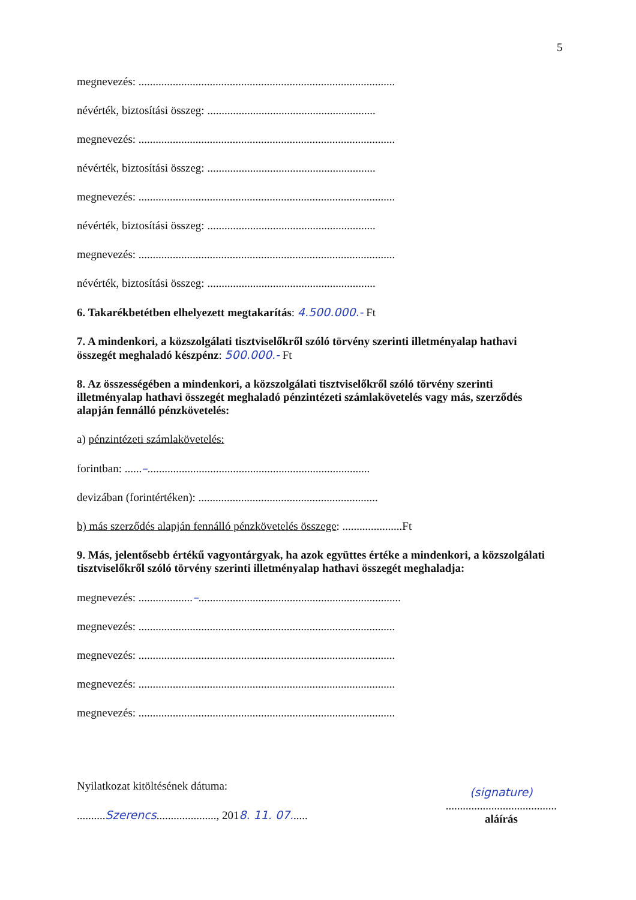5
megnevezés: ..........................................................................................
névérték, biztosítási összeg: ...........................................................
megnevezés: ..........................................................................................
névérték, biztosítási összeg: ...........................................................
megnevezés: ..........................................................................................
névérték, biztosítási összeg: ...........................................................
megnevezés: ..........................................................................................
névérték, biztosítási összeg: ...........................................................
6. Takarékbetétben elhelyezett megtakarítás: 4.500.000.- Ft
7. A mindenkori, a közszolgálati tisztviselőkről szóló törvény szerinti illetményalap hathavi összegét meghaladó készpénz: 500.000.- Ft
8. Az összességében a mindenkori, a közszolgálati tisztviselőkről szóló törvény szerinti illetményalap hathavi összegét meghaladó pénzintézeti számlakövetelés vagy más, szerződés alapján fennálló pénzkövetelés:
a) pénzintézeti számlakövetelés:
forintban: ......–..............................................................................
devizában (forintértéken): ...............................................................
b) más szerződés alapján fennálló pénzkövetelés összege: .....................Ft
9. Más, jelentősebb értékű vagyontárgyak, ha azok együttes értéke a mindenkori, a közszolgálati tisztviselőkről szóló törvény szerinti illetményalap hathavi összegét meghaladja:
megnevezés: ...................–.......................................................................
megnevezés: ..........................................................................................
megnevezés: ..........................................................................................
megnevezés: ..........................................................................................
megnevezés: ..........................................................................................
Nyilatkozat kitöltésének dátuma:
..........Szerencs....................., 2018. 11. 07......
(signature)
.......................................
aláírás